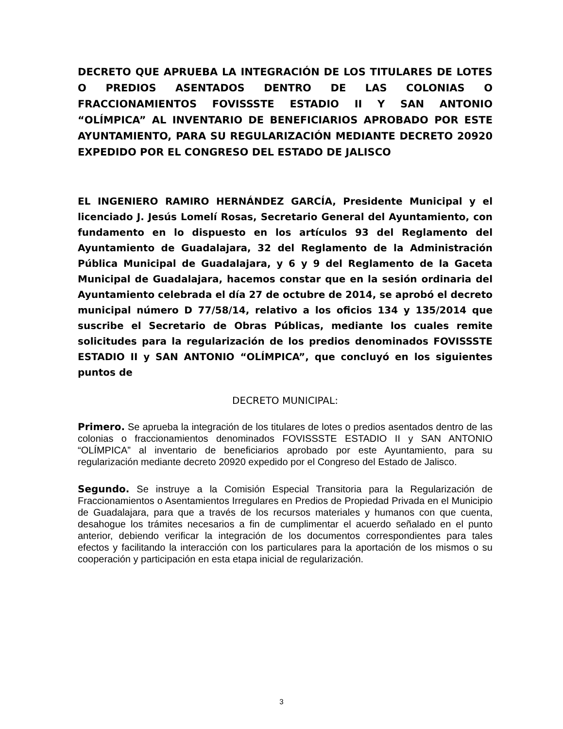DECRETO QUE APRUEBA LA INTEGRACIÓN DE LOS TITULARES DE LOTES O PREDIOS ASENTADOS DENTRO DE LAS COLONIAS O FRACCIONAMIENTOS FOVISSSTE ESTADIO II Y SAN ANTONIO “OLÍMPICA” AL INVENTARIO DE BENEFICIARIOS APROBADO POR ESTE AYUNTAMIENTO, PARA SU REGULARIZACIÓN MEDIANTE DECRETO 20920 EXPEDIDO POR EL CONGRESO DEL ESTADO DE JALISCO
EL INGENIERO RAMIRO HERNÁNDEZ GARCÍA, Presidente Municipal y el licenciado J. Jesús Lomelí Rosas, Secretario General del Ayuntamiento, con fundamento en lo dispuesto en los artículos 93 del Reglamento del Ayuntamiento de Guadalajara, 32 del Reglamento de la Administración Pública Municipal de Guadalajara, y 6 y 9 del Reglamento de la Gaceta Municipal de Guadalajara, hacemos constar que en la sesión ordinaria del Ayuntamiento celebrada el día 27 de octubre de 2014, se aprobó el decreto municipal número D 77/58/14, relativo a los oficios 134 y 135/2014 que suscribe el Secretario de Obras Públicas, mediante los cuales remite solicitudes para la regularización de los predios denominados FOVISSSTE ESTADIO II y SAN ANTONIO “OLÍMPICA”, que concluyó en los siguientes puntos de
DECRETO MUNICIPAL:
Primero. Se aprueba la integración de los titulares de lotes o predios asentados dentro de las colonias o fraccionamientos denominados FOVISSSTE ESTADIO II y SAN ANTONIO “OLÍMPICA” al inventario de beneficiarios aprobado por este Ayuntamiento, para su regularización mediante decreto 20920 expedido por el Congreso del Estado de Jalisco.
Segundo. Se instruye a la Comisión Especial Transitoria para la Regularización de Fraccionamientos o Asentamientos Irregulares en Predios de Propiedad Privada en el Municipio de Guadalajara, para que a través de los recursos materiales y humanos con que cuenta, desahogue los trámites necesarios a fin de cumplimentar el acuerdo señalado en el punto anterior, debiendo verificar la integración de los documentos correspondientes para tales efectos y facilitando la interacción con los particulares para la aportación de los mismos o su cooperación y participación en esta etapa inicial de regularización.
3